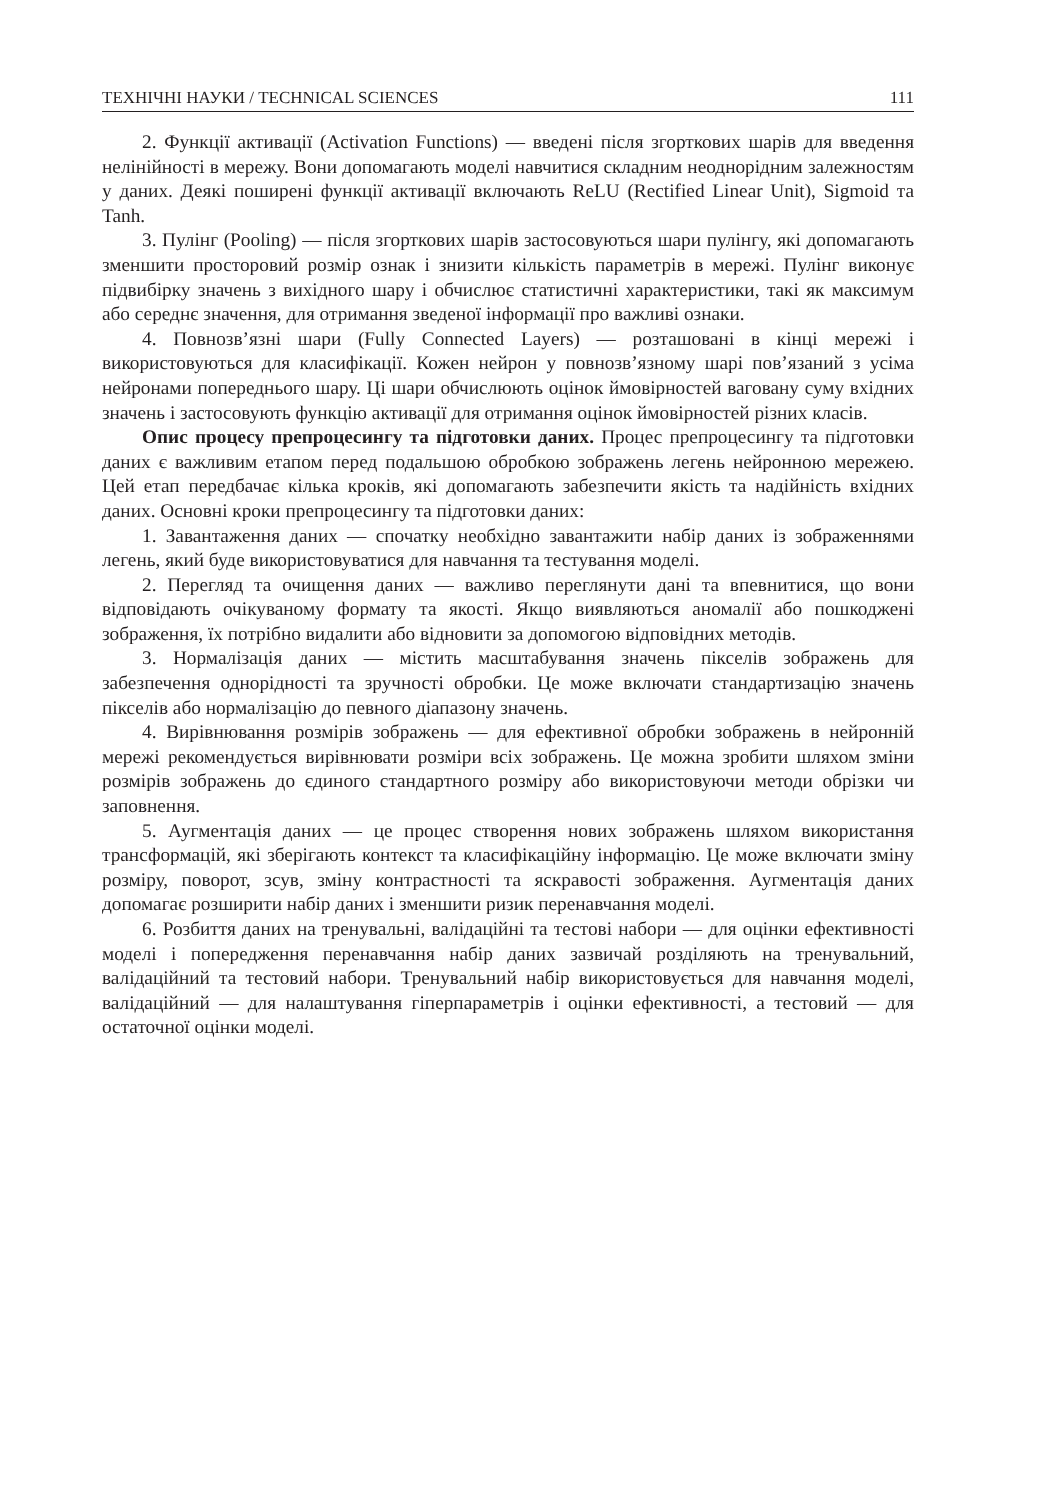ТЕХНІЧНІ НАУКИ / TECHNICAL SCIENCES 111
2. Функції активації (Activation Functions) — введені після згорткових шарів для введення нелінійності в мережу. Вони допомагають моделі навчитися складним неоднорідним залежностям у даних. Деякі поширені функції активації включають ReLU (Rectified Linear Unit), Sigmoid та Tanh.
3. Пулінг (Pooling) — після згорткових шарів застосовуються шари пулінгу, які допомагають зменшити просторовий розмір ознак і знизити кількість параметрів в мережі. Пулінг виконує підвибірку значень з вихідного шару і обчислює статистичні характеристики, такі як максимум або середнє значення, для отримання зведеної інформації про важливі ознаки.
4. Повнозв’язні шари (Fully Connected Layers) — розташовані в кінці мережі і використовуються для класифікації. Кожен нейрон у повнозв’язному шарі пов’язаний з усіма нейронами попереднього шару. Ці шари обчислюють оцінок ймовірностей ваговану суму вхідних значень і застосовують функцію активації для отримання оцінок ймовірностей різних класів.
Опис процесу препроцесингу та підготовки даних. Процес препроцесингу та підготовки даних є важливим етапом перед подальшою обробкою зображень легень нейронною мережею. Цей етап передбачає кілька кроків, які допомагають забезпечити якість та надійність вхідних даних. Основні кроки препроцесингу та підготовки даних:
1. Завантаження даних — спочатку необхідно завантажити набір даних із зображеннями легень, який буде використовуватися для навчання та тестування моделі.
2. Перегляд та очищення даних — важливо переглянути дані та впевнитися, що вони відповідають очікуваному формату та якості. Якщо виявляються аномалії або пошкоджені зображення, їх потрібно видалити або відновити за допомогою відповідних методів.
3. Нормалізація даних — містить масштабування значень пікселів зображень для забезпечення однорідності та зручності обробки. Це може включати стандартизацію значень пікселів або нормалізацію до певного діапазону значень.
4. Вирівнювання розмірів зображень — для ефективної обробки зображень в нейронній мережі рекомендується вирівнювати розміри всіх зображень. Це можна зробити шляхом зміни розмірів зображень до єдиного стандартного розміру або використовуючи методи обрізки чи заповнення.
5. Аугментація даних — це процес створення нових зображень шляхом використання трансформацій, які зберігають контекст та класифікаційну інформацію. Це може включати зміну розміру, поворот, зсув, зміну контрастності та яскравості зображення. Аугментація даних допомагає розширити набір даних і зменшити ризик перенавчання моделі.
6. Розбиття даних на тренувальні, валідаційні та тестові набори — для оцінки ефективності моделі і попередження перенавчання набір даних зазвичай розділяють на тренувальний, валідаційний та тестовий набори. Тренувальний набір використовується для навчання моделі, валідаційний — для налаштування гіперпараметрів і оцінки ефективності, а тестовий — для остаточної оцінки моделі.